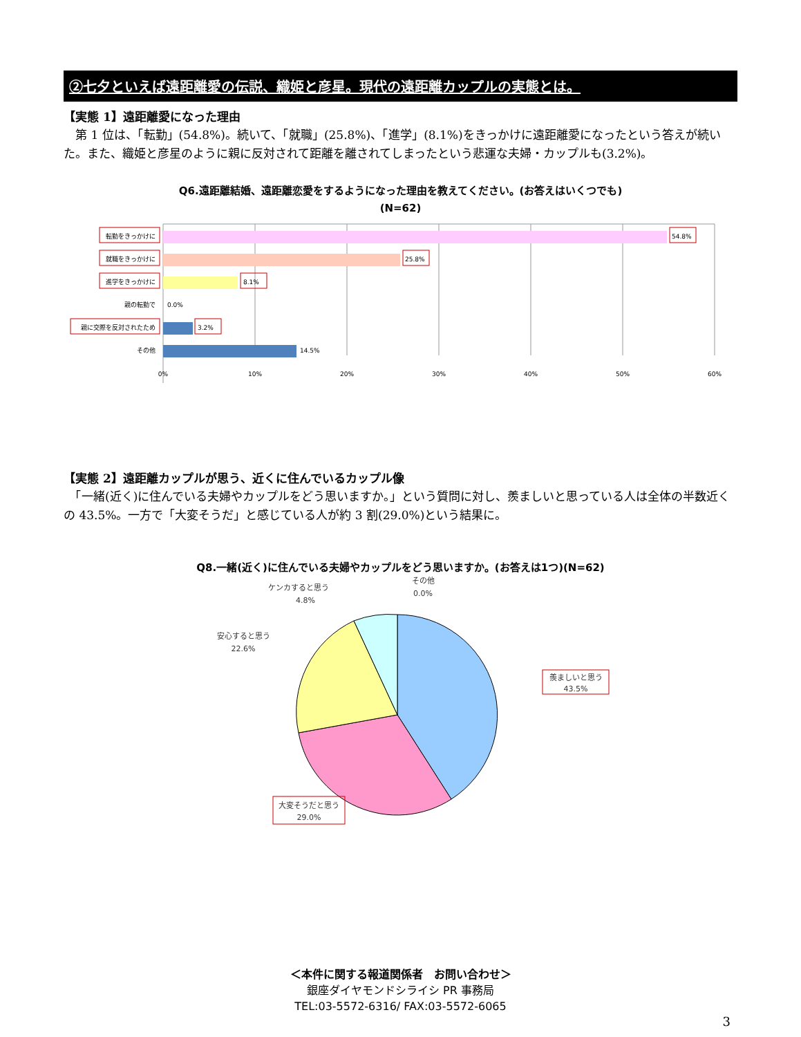②七夕といえば遠距離愛の伝説、織姫と彦星。現代の遠距離カップルの実態とは。
【実態 1】遠距離愛になった理由
　第 1 位は、「転勤」(54.8%)。続いて、「就職」(25.8%)、「進学」(8.1%)をきっかけに遠距離愛になったという答えが続いた。また、織姫と彦星のように親に反対されて距離を離されてしまったという悲運な夫婦・カップルも(3.2%)。
Q6.遠距離結婚、遠距離恋愛をするようになった理由を教えてください。(お答えはいくつでも)
(N=62)
転勤をきっかけに
就職をきっかけに
進学をきっかけに
親の転勤で
親に交際を反対されたため
その他
54.8%
25.8%
8.1%
0.0%
3.2%
14.5%
0%
10%
20%
30%
40%
50%
60%
【実態 2】遠距離カップルが思う、近くに住んでいるカップル像
　「一緒(近く)に住んでいる夫婦やカップルをどう思いますか。」という質問に対し、羨ましいと思っている人は全体の半数近くの 43.5%。一方で「大変そうだ」と感じている人が約 3 割(29.0%)という結果に。
Q8.一緒(近く)に住んでいる夫婦やカップルをどう思いますか。(お答えは1つ)(N=62)
ケンカすると思う
4.8%
その他
0.0%
安心すると思う
22.6%
羨ましいと思う
43.5%
大変そうだと思う
29.0%
＜本件に関する報道関係者　お問い合わせ＞
銀座ダイヤモンドシライシ PR 事務局
TEL:03-5572-6316/ FAX:03-5572-6065
3